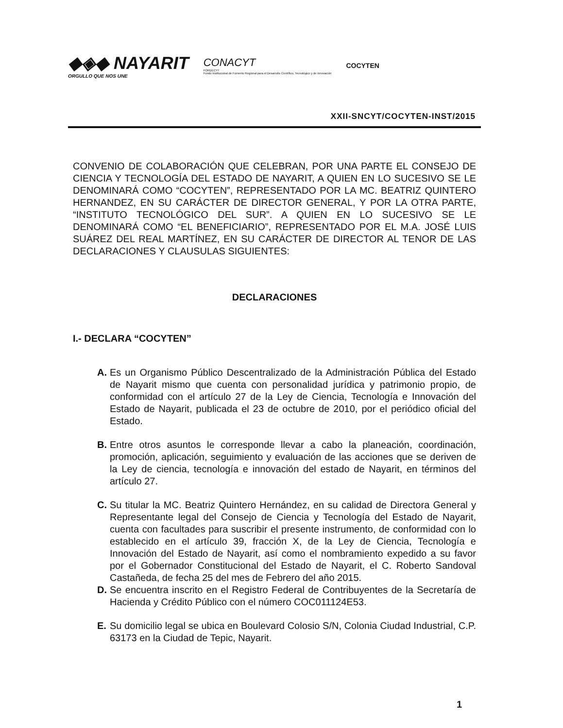◆◈◆ NAYARIT
ORGULLO QUE NOS UNE
CONACYT
FORDECYT
Fondo Institucional de Fomento Regional para el Desarrollo Científico, Tecnológico y de Innovación
COCYTEN
XXII-SNCYT/COCYTEN-INST/2015
CONVENIO DE COLABORACIÓN QUE CELEBRAN, POR UNA PARTE EL CONSEJO DE CIENCIA Y TECNOLOGÍA DEL ESTADO DE NAYARIT, A QUIEN EN LO SUCESIVO SE LE DENOMINARÁ COMO “COCYTEN”, REPRESENTADO POR LA MC. BEATRIZ QUINTERO HERNANDEZ, EN SU CARÁCTER DE DIRECTOR GENERAL, Y POR LA OTRA PARTE, “INSTITUTO TECNOLÓGICO DEL SUR”. A QUIEN EN LO SUCESIVO SE LE DENOMINARÁ COMO “EL BENEFICIARIO”, REPRESENTADO POR EL M.A. JOSÉ LUIS SUÁREZ DEL REAL MARTÍNEZ, EN SU CARÁCTER DE DIRECTOR AL TENOR DE LAS DECLARACIONES Y CLAUSULAS SIGUIENTES:
DECLARACIONES
I.- DECLARA “COCYTEN”
A. Es un Organismo Público Descentralizado de la Administración Pública del Estado de Nayarit mismo que cuenta con personalidad jurídica y patrimonio propio, de conformidad con el artículo 27 de la Ley de Ciencia, Tecnología e Innovación del Estado de Nayarit, publicada el 23 de octubre de 2010, por el periódico oficial del Estado.
B. Entre otros asuntos le corresponde llevar a cabo la planeación, coordinación, promoción, aplicación, seguimiento y evaluación de las acciones que se deriven de la Ley de ciencia, tecnología e innovación del estado de Nayarit, en términos del artículo 27.
C. Su titular la MC. Beatriz Quintero Hernández, en su calidad de Directora General y Representante legal del Consejo de Ciencia y Tecnología del Estado de Nayarit, cuenta con facultades para suscribir el presente instrumento, de conformidad con lo establecido en el artículo 39, fracción X, de la Ley de Ciencia, Tecnología e Innovación del Estado de Nayarit, así como el nombramiento expedido a su favor por el Gobernador Constitucional del Estado de Nayarit, el C. Roberto Sandoval Castañeda, de fecha 25 del mes de Febrero del año 2015.
D. Se encuentra inscrito en el Registro Federal de Contribuyentes de la Secretaría de Hacienda y Crédito Público con el número COC011124E53.
E. Su domicilio legal se ubica en Boulevard Colosio S/N, Colonia Ciudad Industrial, C.P. 63173 en la Ciudad de Tepic, Nayarit.
1